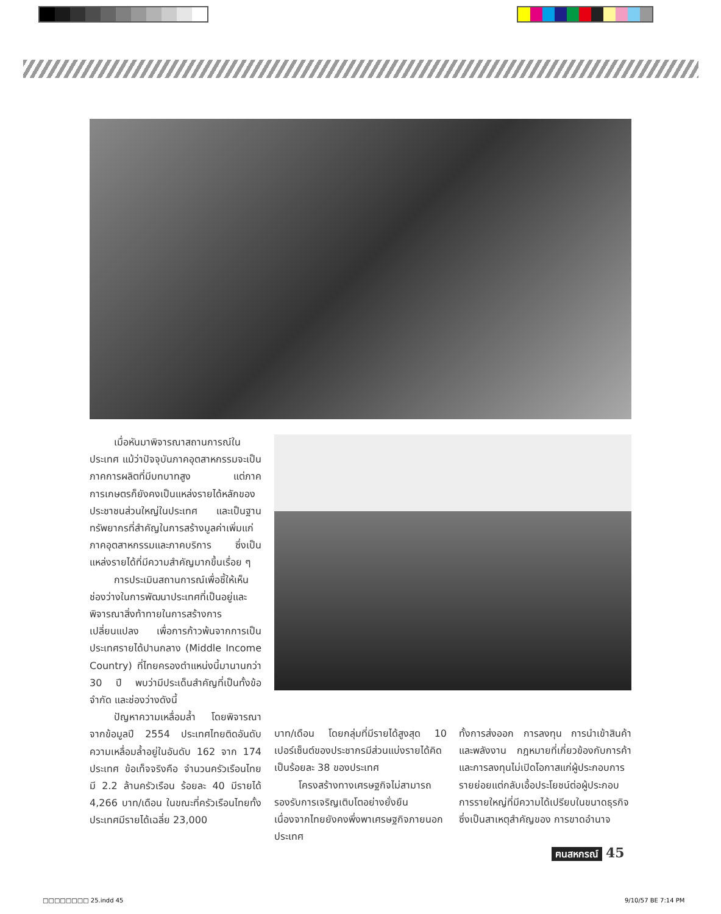เมื่อหันมาพิจารณาสถานการณ์ในประเทศ แม้ว่าปัจจุบันภาคอุตสาหกรรมจะเป็นภาคการผลิตที่มีบทบาทสูง แต่ภาคการเกษตรก็ยังคงเป็นแหล่งรายได้หลักของประชาชนส่วนใหญ่ในประเทศ และเป็นฐานทรัพยากรที่สำคัญในการสร้างมูลค่าเพิ่มแก่ภาคอุตสาหกรรมและภาคบริการ ซึ่งเป็นแหล่งรายได้ที่มีความสำคัญมากขึ้นเรื่อย ๆ
การประเมินสถานการณ์เพื่อชี้ให้เห็นช่องว่างในการพัฒนาประเทศที่เป็นอยู่และพิจารณาสิ่งท้าทายในการสร้างการเปลี่ยนแปลง เพื่อการก้าวพ้นจากการเป็นประเทศรายได้ปานกลาง (Middle Income Country) ที่ไทยครองตำแหน่งนี้มานานกว่า 30 ปี พบว่ามีประเด็นสำคัญที่เป็นทั้งข้อจำกัด และช่องว่างดังนี้
ปัญหาความเหลื่อมล้ำ โดยพิจารณาจากข้อมูลปี 2554 ประเทศไทยติดอันดับความเหลื่อมล้ำอยู่ในอันดับ 162 จาก 174 ประเทศ ข้อเท็จจริงคือ จำนวนครัวเรือนไทยมี 2.2 ล้านครัวเรือน ร้อยละ 40 มีรายได้ 4,266 บาท/เดือน ในขณะที่ครัวเรือนไทยทั้งประเทศมีรายได้เฉลี่ย 23,000
บาท/เดือน โดยกลุ่มที่มีรายได้สูงสุด 10 เปอร์เซ็นต์ของประชากรมีส่วนแบ่งรายได้คิดเป็นร้อยละ 38 ของประเทศ
โครงสร้างทางเศรษฐกิจไม่สามารถรองรับการเจริญเติบโตอย่างยั่งยืน เนื่องจากไทยยังคงพึ่งพาเศรษฐกิจภายนอกประเทศ
ทั้งการส่งออก การลงทุน การนำเข้าสินค้าและพลังงาน กฎหมายที่เกี่ยวข้องกับการค้าและการลงทุนไม่เปิดโอกาสแก่ผู้ประกอบการรายย่อยแต่กลับเอื้อประโยชน์ต่อผู้ประกอบการรายใหญ่ที่มีความได้เปรียบในขนาดธุรกิจ ซึ่งเป็นสาเหตุสำคัญของ การขาดอำนาจ
ฅนสหกรณ์ 45
□□□□□□□□ 25.indd 45 9/10/57 BE 7:14 PM